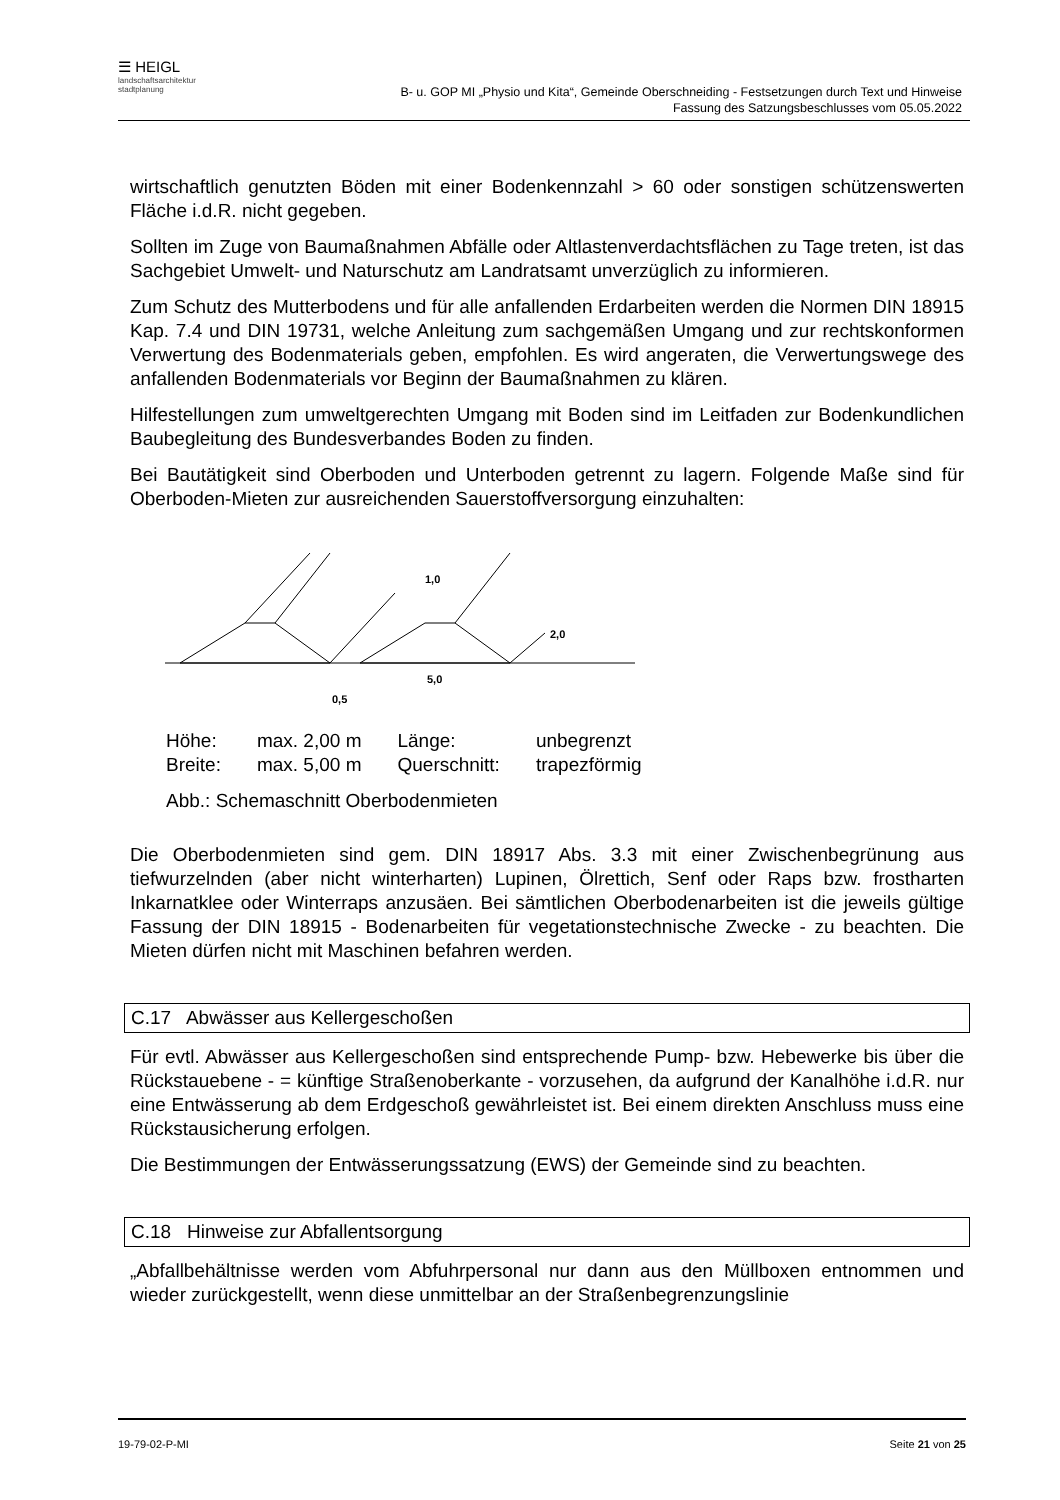☰ HEIGL
landschaftsarchitektur
stadtplanung
B- u. GOP MI „Physio und Kita“, Gemeinde Oberschneiding - Festsetzungen durch Text und Hinweise
Fassung des Satzungsbeschlusses vom 05.05.2022
wirtschaftlich genutzten Böden mit einer Bodenkennzahl > 60 oder sonstigen schützenswerten Fläche i.d.R. nicht gegeben.
Sollten im Zuge von Baumaßnahmen Abfälle oder Altlastenverdachtsflächen zu Tage treten, ist das Sachgebiet Umwelt- und Naturschutz am Landratsamt unverzüglich zu informieren.
Zum Schutz des Mutterbodens und für alle anfallenden Erdarbeiten werden die Normen DIN 18915 Kap. 7.4 und DIN 19731, welche Anleitung zum sachgemäßen Umgang und zur rechtskonformen Verwertung des Bodenmaterials geben, empfohlen. Es wird angeraten, die Verwertungswege des anfallenden Bodenmaterials vor Beginn der Baumaßnahmen zu klären.
Hilfestellungen zum umweltgerechten Umgang mit Boden sind im Leitfaden zur Bodenkundlichen Baubegleitung des Bundesverbandes Boden zu finden.
Bei Bautätigkeit sind Oberboden und Unterboden getrennt zu lagern. Folgende Maße sind für Oberboden-Mieten zur ausreichenden Sauerstoffversorgung einzuhalten:
1,0
2,0
5,0
0,5
| Höhe: | max. 2,00 m | Länge: | unbegrenzt |
| Breite: | max. 5,00 m | Querschnitt: | trapezförmig |
Abb.: Schemaschnitt Oberbodenmieten
Die Oberbodenmieten sind gem. DIN 18917 Abs. 3.3 mit einer Zwischenbegrünung aus tiefwurzelnden (aber nicht winterharten) Lupinen, Ölrettich, Senf oder Raps bzw. frostharten Inkarnatklee oder Winterraps anzusäen. Bei sämtlichen Oberbodenarbeiten ist die jeweils gültige Fassung der DIN 18915 - Bodenarbeiten für vegetationstechnische Zwecke - zu beachten. Die Mieten dürfen nicht mit Maschinen befahren werden.
C.17 Abwässer aus Kellergeschoßen
Für evtl. Abwässer aus Kellergeschoßen sind entsprechende Pump- bzw. Hebewerke bis über die Rückstauebene - = künftige Straßenoberkante - vorzusehen, da aufgrund der Kanalhöhe i.d.R. nur eine Entwässerung ab dem Erdgeschoß gewährleistet ist. Bei einem direkten Anschluss muss eine Rückstausicherung erfolgen.
Die Bestimmungen der Entwässerungssatzung (EWS) der Gemeinde sind zu beachten.
C.18 Hinweise zur Abfallentsorgung
„Abfallbehältnisse werden vom Abfuhrpersonal nur dann aus den Müllboxen entnommen und wieder zurückgestellt, wenn diese unmittelbar an der Straßenbegrenzungslinie
19-79-02-P-MI Seite 21 von 25